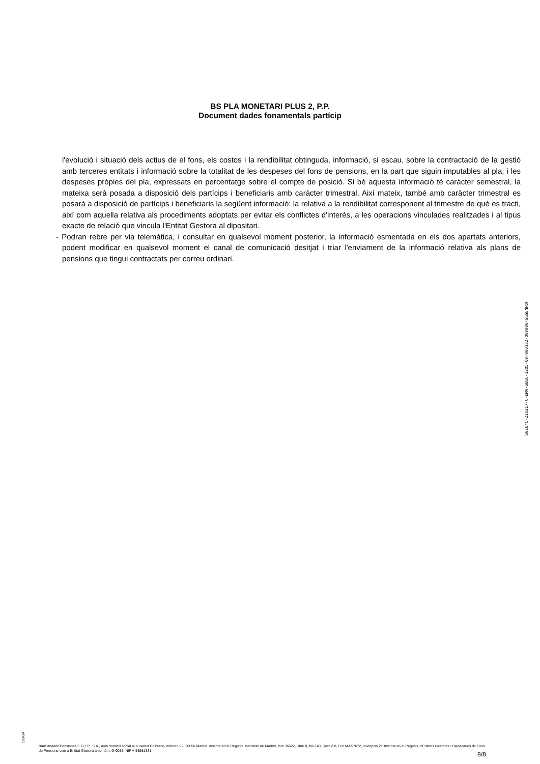BS PLA MONETARI PLUS 2, P.P.
Document dades fonamentals partícip
l'evolució i situació dels actius de el fons, els costos i la rendibilitat obtinguda, informació, si escau, sobre la contractació de la gestió amb terceres entitats i informació sobre la totalitat de les despeses del fons de pensions, en la part que siguin imputables al pla, i les despeses pròpies del pla, expressats en percentatge sobre el compte de posició. Si bé aquesta informació té caràcter semestral, la mateixa serà posada a disposició dels partícips i beneficiaris amb caràcter trimestral. Així mateix, també amb caràcter trimestral es posarà a disposició de partícips i beneficiaris la següent informació: la relativa a la rendibilitat corresponent al trimestre de què es tracti, així com aquella relativa als procediments adoptats per evitar els conflictes d'interès, a les operacions vinculades realitzades i al tipus exacte de relació que vincula l'Entitat Gestora al dipositari.
- Podran rebre per via telemàtica, i consultar en qualsevol moment posterior, la informació esmentada en els dos apartats anteriors, podent modificar en qualsevol moment el canal de comunicació desitjat i triar l'enviament de la informació relativa als plans de pensions que tingui contractats per correu ordinari.
SGIU4C-210217-C-EMA-GBSC-1205-00-000132-000000-SGGENPDF
SGIU4
BanSabadell Pensiones E.G.F.P., S.A., amb domicili social al c/ Isabel Colbrand, número 22, 28050 Madrid. Inscrita en el Registre Mercantil de Madrid, tom 36622, llibre 0, foli 140, Secció 8, Full M-657072, inscripció 2ª. Inscrita en el Registre d'Entitats Gestores i Dipositàries de Fons de Pensions com a Entitat Gestora amb núm. G-0085. NIF A-58581331.
8/8